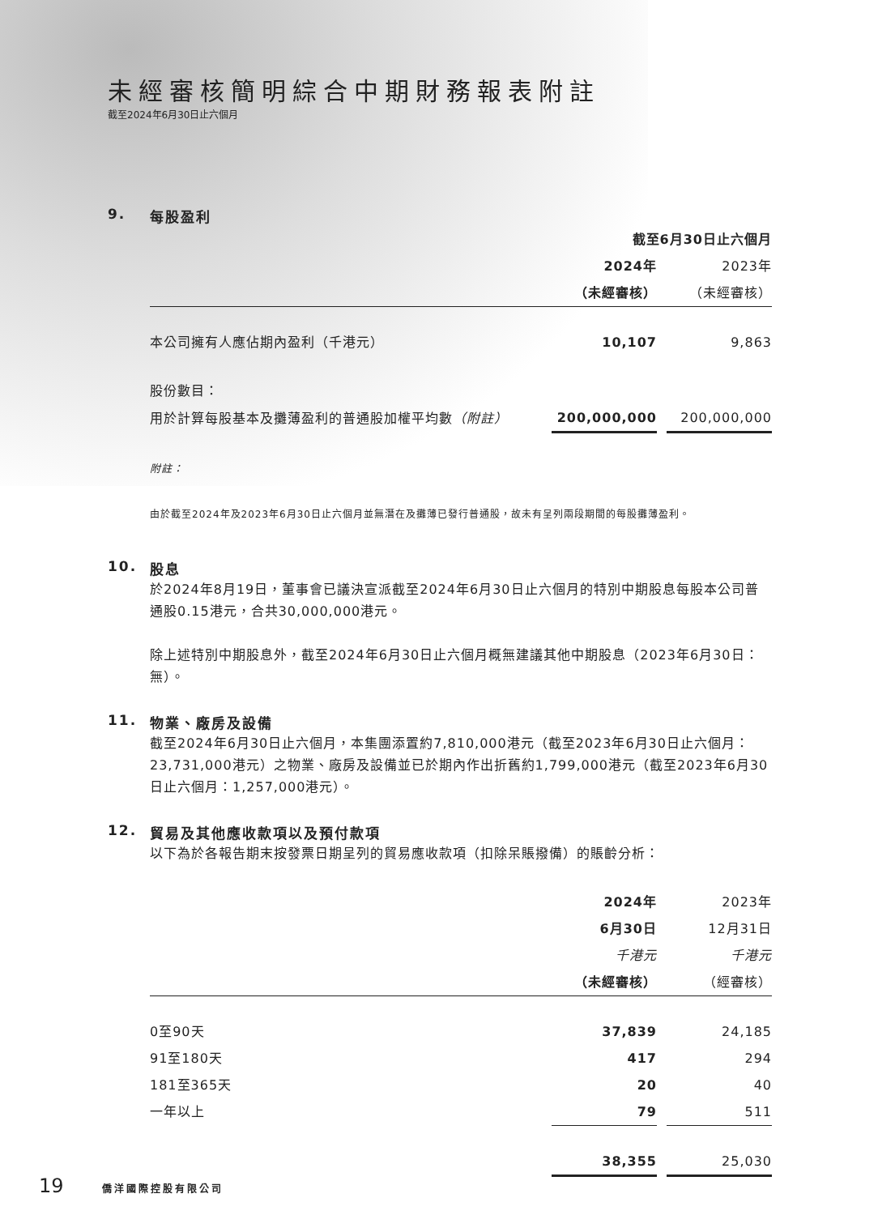未經審核簡明綜合中期財務報表附註
截至2024年6月30日止六個月
9. 每股盈利
| | 截至6月30日止六個月 | | |
| | 2024年 | | 2023年 |
| | （未經審核） | | （未經審核） |
| 本公司擁有人應佔期內盈利（千港元） | 10,107 | | 9,863 |
| 股份數目： | | | |
| 用於計算每股基本及攤薄盈利的普通股加權平均數 （附註） | 200,000,000 | | 200,000,000 |
附註：
由於截至2024年及2023年6月30日止六個月並無潛在及攤薄已發行普通股，故未有呈列兩段期間的每股攤薄盈利。
10. 股息
於2024年8月19日，董事會已議決宣派截至2024年6月30日止六個月的特別中期股息每股本公司普通股0.15港元，合共30,000,000港元。
除上述特別中期股息外，截至2024年6月30日止六個月概無建議其他中期股息（2023年6月30日：無）。
11. 物業、廠房及設備
截至2024年6月30日止六個月，本集團添置約7,810,000港元（截至2023年6月30日止六個月：23,731,000港元）之物業、廠房及設備並已於期內作出折舊約1,799,000港元（截至2023年6月30日止六個月：1,257,000港元）。
12. 貿易及其他應收款項以及預付款項
以下為於各報告期末按發票日期呈列的貿易應收款項（扣除呆賬撥備）的賬齡分析：
| | 2024年 | | 2023年 |
| | 6月30日 | | 12月31日 |
| | 千港元 | | 千港元 |
| | （未經審核） | | （經審核） |
| 0至90天 | 37,839 | | 24,185 |
| 91至180天 | 417 | | 294 |
| 181至365天 | 20 | | 40 |
| 一年以上 | 79 | | 511 |
| | 38,355 | | 25,030 |
19 僑洋國際控股有限公司